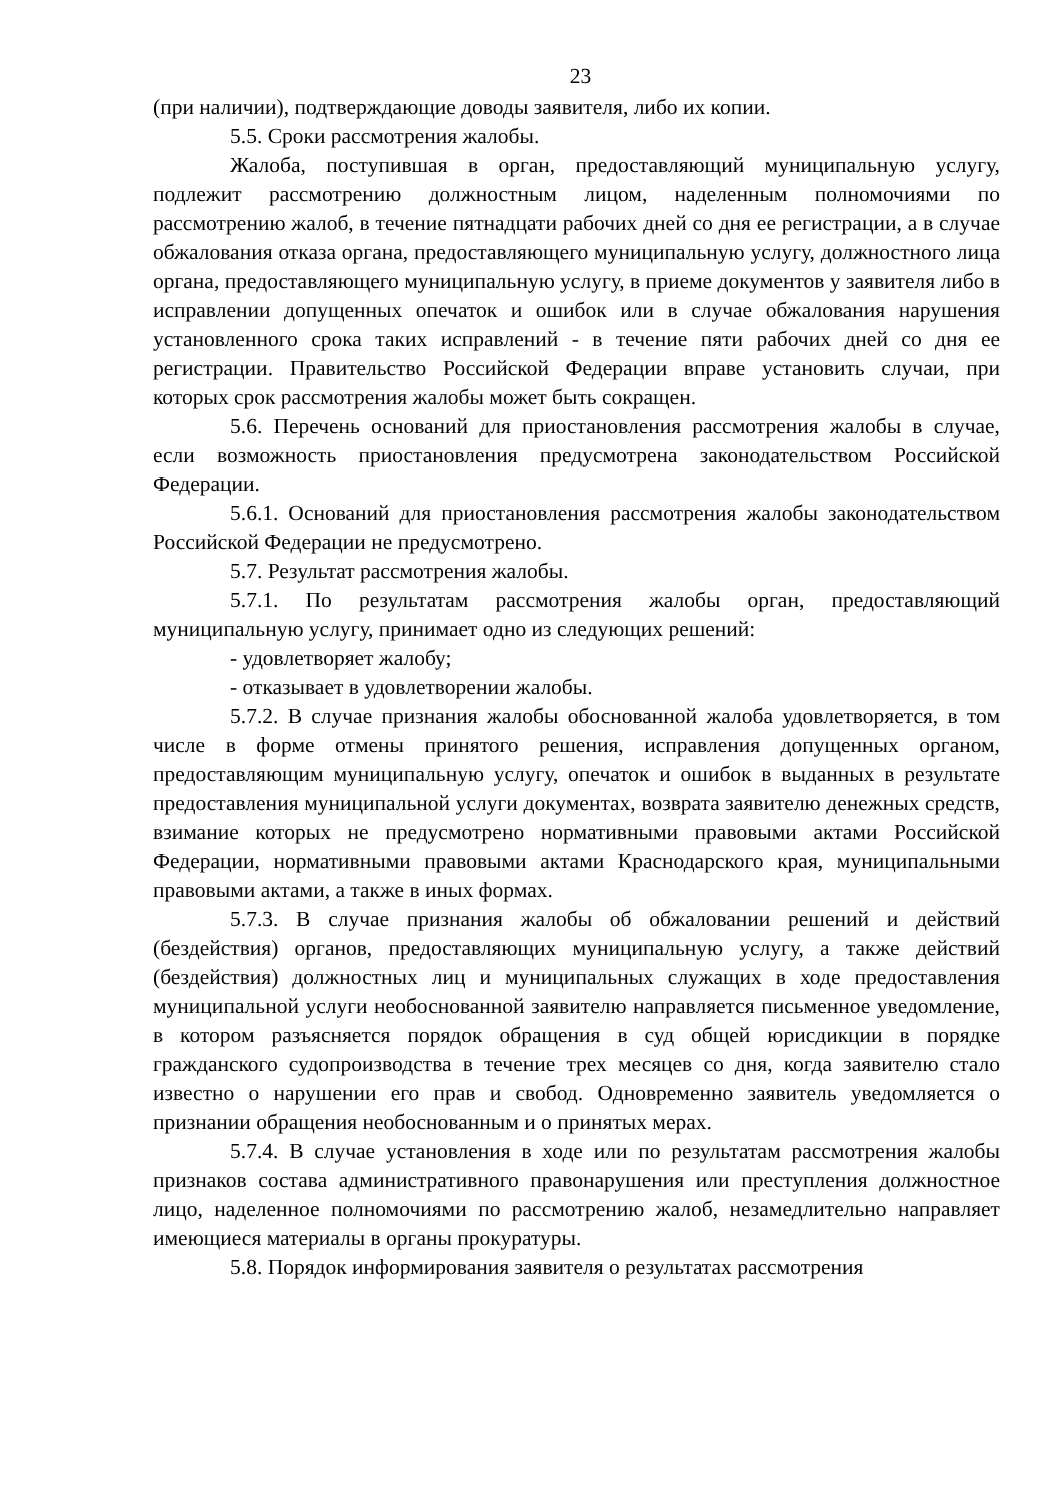23
(при наличии), подтверждающие доводы заявителя, либо их копии.
5.5. Сроки рассмотрения жалобы.
Жалоба, поступившая в орган, предоставляющий муниципальную услугу, подлежит рассмотрению должностным лицом, наделенным полномочиями по рассмотрению жалоб, в течение пятнадцати рабочих дней со дня ее регистрации, а в случае обжалования отказа органа, предоставляющего муниципальную услугу, должностного лица органа, предоставляющего муниципальную услугу, в приеме документов у заявителя либо в исправлении допущенных опечаток и ошибок или в случае обжалования нарушения установленного срока таких исправлений - в течение пяти рабочих дней со дня ее регистрации. Правительство Российской Федерации вправе установить случаи, при которых срок рассмотрения жалобы может быть сокращен.
5.6. Перечень оснований для приостановления рассмотрения жалобы в случае, если возможность приостановления предусмотрена законодательством Российской Федерации.
5.6.1. Оснований для приостановления рассмотрения жалобы законодательством Российской Федерации не предусмотрено.
5.7. Результат рассмотрения жалобы.
5.7.1. По результатам рассмотрения жалобы орган, предоставляющий муниципальную услугу, принимает одно из следующих решений:
- удовлетворяет жалобу;
- отказывает в удовлетворении жалобы.
5.7.2. В случае признания жалобы обоснованной жалоба удовлетворяется, в том числе в форме отмены принятого решения, исправления допущенных органом, предоставляющим муниципальную услугу, опечаток и ошибок в выданных в результате предоставления муниципальной услуги документах, возврата заявителю денежных средств, взимание которых не предусмотрено нормативными правовыми актами Российской Федерации, нормативными правовыми актами Краснодарского края, муниципальными правовыми актами, а также в иных формах.
5.7.3. В случае признания жалобы об обжаловании решений и действий (бездействия) органов, предоставляющих муниципальную услугу, а также действий (бездействия) должностных лиц и муниципальных служащих в ходе предоставления муниципальной услуги необоснованной заявителю направляется письменное уведомление, в котором разъясняется порядок обращения в суд общей юрисдикции в порядке гражданского судопроизводства в течение трех месяцев со дня, когда заявителю стало известно о нарушении его прав и свобод. Одновременно заявитель уведомляется о признании обращения необоснованным и о принятых мерах.
5.7.4. В случае установления в ходе или по результатам рассмотрения жалобы признаков состава административного правонарушения или преступления должностное лицо, наделенное полномочиями по рассмотрению жалоб, незамедлительно направляет имеющиеся материалы в органы прокуратуры.
5.8. Порядок информирования заявителя о результатах рассмотрения